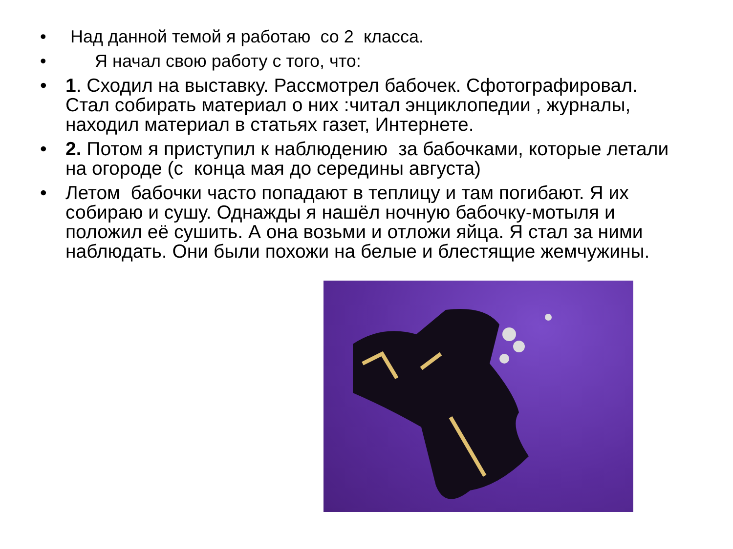• Над данной темой я работаю со 2 класса.
• Я начал свою работу с того, что:
• 1. Сходил на выставку. Рассмотрел бабочек. Сфотографировал. Стал собирать материал о них :читал энциклопедии , журналы, находил материал в статьях газет, Интернете.
• 2. Потом я приступил к наблюдению за бабочками, которые летали на огороде (с конца мая до середины августа)
• Летом бабочки часто попадают в теплицу и там погибают. Я их собираю и сушу. Однажды я нашёл ночную бабочку-мотыля и положил её сушить. А она возьми и отложи яйца. Я стал за ними наблюдать. Они были похожи на белые и блестящие жемчужины.